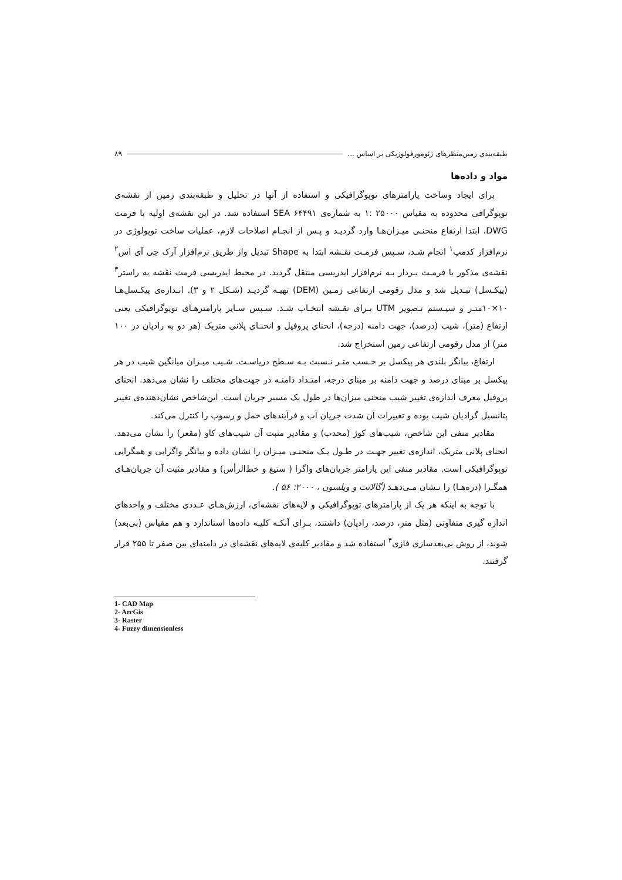طبقه‌بندی زمین‌منظرهای ژئومورفولوژیکی بر اساس ... ۸۹
مواد و داده‌ها
برای ایجاد وساخت پارامترهای توپوگرافیکی و استفاده از آنها در تحلیل و طبقه‌بندی زمین از نقشه‌ی توپوگرافی محدوده به مقیاس ۲۵۰۰۰ :۱ به شماره‌ی SEA ۶۴۴۹۱ استفاده شد. در این نقشه‌ی اولیه با فرمت DWG، ابتدا ارتفاع منحنـی میـزان‌هـا وارد گردیـد و پـس از انجـام اصلاحات لازم، عملیات ساخت توپولوژی در نرم‌افزار کدمپ<sup>۱</sup> انجام شـد، سـپس فرمـت نقـشه ابتدا به Shape تبدیل واز طریق نرم‌افزار آرک جی آی اس<sup>۲</sup> نقشه‌ی مذکور با فرمـت بـردار بـه نرم‌افزار ایدریسی منتقل گردید. در محیط ایدریسی فرمت نقشه به راستر<sup>۳</sup> (پیکـسل) تبـدیل شد و مدل رقومی ارتفاعی زمـین (DEM) تهیـه گردیـد (شـکل ۲ و ۳). انـدازه‌ی پیکـسل‌هـا ۱۰×۱۰متـر و سیـستم تـصویر UTM بـرای نقـشه انتخـاب شـد. سـپس سـایر پارامترهـای توپوگرافیکی یعنی ارتفاع (متر)، شیب (درصد)، جهت دامنه (درجه)، انحنای پروفیل و انحنـای پلانی متریک (هر دو به رادیان در ۱۰۰ متر) از مدل رقومی ارتفاعی زمین استخراج شد.
ارتفاع، بیانگر بلندی هر پیکسل بر حـسب متـر نـسبت بـه سـطح دریاسـت. شـیب میـزان میانگین شیب در هر پیکسل بر مبنای درصد و جهت دامنه بر مبنای درجه، امتـداد دامنـه در جهت‌های مختلف را نشان می‌دهد. انحنای پروفیل معرف اندازه‌ی تغییر شیب منحنی میزان‌ها در طول یک مسیر جریان است. این‌شاخص نشان‌دهنده‌ی تغییر پتانسیل گرادیان شیب بوده و تغییرات آن شدت جریان آب و فرآیندهای حمل و رسوب را کنترل می‌کند.
مقادیر منفی این شاخص، شیب‌های کوژ (محدب) و مقادیر مثبت آن شیب‌های کاو (مقعر) را نشان می‌دهد. انحنای پلانی متریک، اندازه‌ی تغییر جهـت در طـول یـک منحنـی میـزان را نشان داده و بیانگر واگرایی و همگرایی توپوگرافیکی است. مقادیر منفی این پارامتر جریان‌های واگرا ( ستیغ و خط‌الرأس) و مقادیر مثبت آن جریان‌هـای همگـرا (دره‌هـا) را نـشان مـی‌دهـد (گالانت و ویلسون ، ۲۰۰۰: ۵۶ ).
با توجه به اینکه هر یک از پارامترهای توپوگرافیکی و لایه‌های نقشه‌ای، ارزش‌هـای عـددی مختلف و واحدهای اندازه گیری متفاوتی (مثل متر، درصد، رادیان) داشتند، بـرای آنکـه کلیـه داده‌ها استاندارد و هم مقیاس (بی‌بعد) شوند، از روش بی‌بعدسازی فازی<sup>۴</sup> استفاده شد و مقادیر کلیه‌ی لایه‌های نقشه‌ای در دامنه‌ای بین صفر تا ۲۵۵ قرار گرفتند.
1- CAD Map
2- ArcGis
3- Raster
4- Fuzzy dimensionless